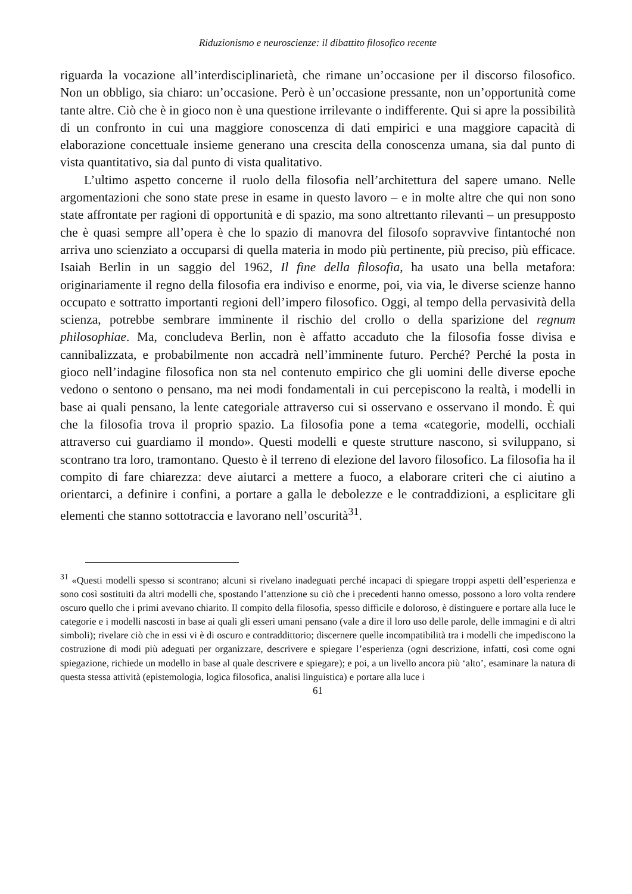Riduzionismo e neuroscienze: il dibattito filosofico recente
riguarda la vocazione all’interdisciplinarietà, che rimane un’occasione per il discorso filosofico. Non un obbligo, sia chiaro: un’occasione. Però è un’occasione pressante, non un’opportunità come tante altre. Ciò che è in gioco non è una questione irrilevante o indifferente. Qui si apre la possibilità di un confronto in cui una maggiore conoscenza di dati empirici e una maggiore capacità di elaborazione concettuale insieme generano una crescita della conoscenza umana, sia dal punto di vista quantitativo, sia dal punto di vista qualitativo.
L’ultimo aspetto concerne il ruolo della filosofia nell’architettura del sapere umano. Nelle argomentazioni che sono state prese in esame in questo lavoro – e in molte altre che qui non sono state affrontate per ragioni di opportunità e di spazio, ma sono altrettanto rilevanti – un presupposto che è quasi sempre all’opera è che lo spazio di manovra del filosofo sopravvive fintantoché non arriva uno scienziato a occuparsi di quella materia in modo più pertinente, più preciso, più efficace. Isaiah Berlin in un saggio del 1962, Il fine della filosofia, ha usato una bella metafora: originariamente il regno della filosofia era indiviso e enorme, poi, via via, le diverse scienze hanno occupato e sottratto importanti regioni dell’impero filosofico. Oggi, al tempo della pervasività della scienza, potrebbe sembrare imminente il rischio del crollo o della sparizione del regnum philosophiae. Ma, concludeva Berlin, non è affatto accaduto che la filosofia fosse divisa e cannibalizzata, e probabilmente non accadrà nell’imminente futuro. Perché? Perché la posta in gioco nell’indagine filosofica non sta nel contenuto empirico che gli uomini delle diverse epoche vedono o sentono o pensano, ma nei modi fondamentali in cui percepiscono la realtà, i modelli in base ai quali pensano, la lente categoriale attraverso cui si osservano e osservano il mondo. È qui che la filosofia trova il proprio spazio. La filosofia pone a tema «categorie, modelli, occhiali attraverso cui guardiamo il mondo». Questi modelli e queste strutture nascono, si sviluppano, si scontrano tra loro, tramontano. Questo è il terreno di elezione del lavoro filosofico. La filosofia ha il compito di fare chiarezza: deve aiutarci a mettere a fuoco, a elaborare criteri che ci aiutino a orientarci, a definire i confini, a portare a galla le debolezze e le contraddizioni, a esplicitare gli elementi che stanno sottotraccia e lavorano nell’oscurità<sup>31</sup>.
<sup>31</sup> «Questi modelli spesso si scontrano; alcuni si rivelano inadeguati perché incapaci di spiegare troppi aspetti dell’esperienza e sono così sostituiti da altri modelli che, spostando l’attenzione su ciò che i precedenti hanno omesso, possono a loro volta rendere oscuro quello che i primi avevano chiarito. Il compito della filosofia, spesso difficile e doloroso, è distinguere e portare alla luce le categorie e i modelli nascosti in base ai quali gli esseri umani pensano (vale a dire il loro uso delle parole, delle immagini e di altri simboli); rivelare ciò che in essi vi è di oscuro e contraddittorio; discernere quelle incompatibilità tra i modelli che impediscono la costruzione di modi più adeguati per organizzare, descrivere e spiegare l’esperienza (ogni descrizione, infatti, così come ogni spiegazione, richiede un modello in base al quale descrivere e spiegare); e poi, a un livello ancora più ‘alto’, esaminare la natura di questa stessa attività (epistemologia, logica filosofica, analisi linguistica) e portare alla luce i
61